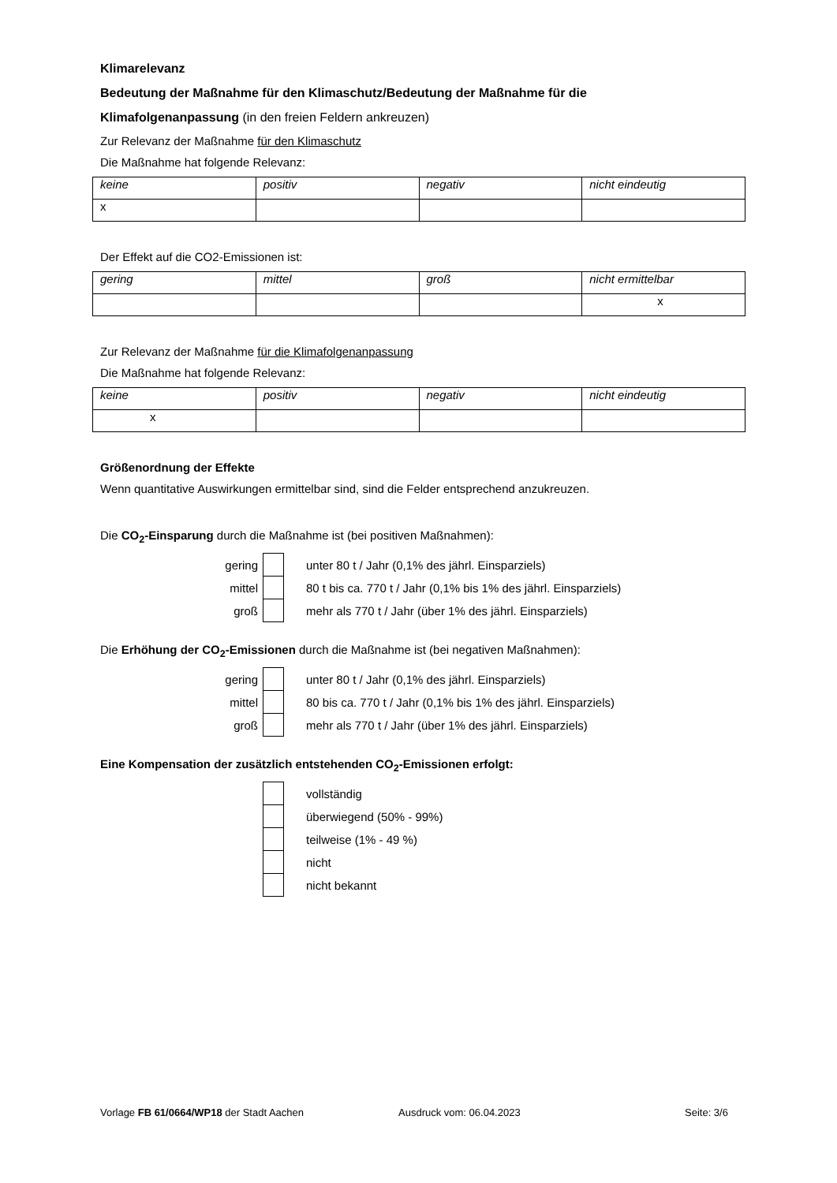Klimarelevanz
Bedeutung der Maßnahme für den Klimaschutz/Bedeutung der Maßnahme für die
Klimafolgenanpassung (in den freien Feldern ankreuzen)
Zur Relevanz der Maßnahme für den Klimaschutz
Die Maßnahme hat folgende Relevanz:
| keine | positiv | negativ | nicht eindeutig |
| x | | | |
Der Effekt auf die CO2-Emissionen ist:
| gering | mittel | groß | nicht ermittelbar |
| | | | x |
Zur Relevanz der Maßnahme für die Klimafolgenanpassung
Die Maßnahme hat folgende Relevanz:
| keine | positiv | negativ | nicht eindeutig |
| x | | | |
Größenordnung der Effekte
Wenn quantitative Auswirkungen ermittelbar sind, sind die Felder entsprechend anzukreuzen.
Die CO<sub>2</sub>-Einsparung durch die Maßnahme ist (bei positiven Maßnahmen):
| gering | | unter 80 t / Jahr (0,1% des jährl. Einsparziels) |
| mittel | | 80 t bis ca. 770 t / Jahr (0,1% bis 1% des jährl. Einsparziels) |
| groß | | mehr als 770 t / Jahr (über 1% des jährl. Einsparziels) |
Die Erhöhung der CO<sub>2</sub>-Emissionen durch die Maßnahme ist (bei negativen Maßnahmen):
| gering | | unter 80 t / Jahr (0,1% des jährl. Einsparziels) |
| mittel | | 80 bis ca. 770 t / Jahr (0,1% bis 1% des jährl. Einsparziels) |
| groß | | mehr als 770 t / Jahr (über 1% des jährl. Einsparziels) |
Eine Kompensation der zusätzlich entstehenden CO<sub>2</sub>-Emissionen erfolgt:
| | | vollständig |
| | | überwiegend (50% - 99%) |
| | | teilweise (1% - 49 %) |
| | | nicht |
| | | nicht bekannt |
Vorlage FB 61/0664/WP18 der Stadt Aachen Ausdruck vom: 06.04.2023 Seite: 3/6